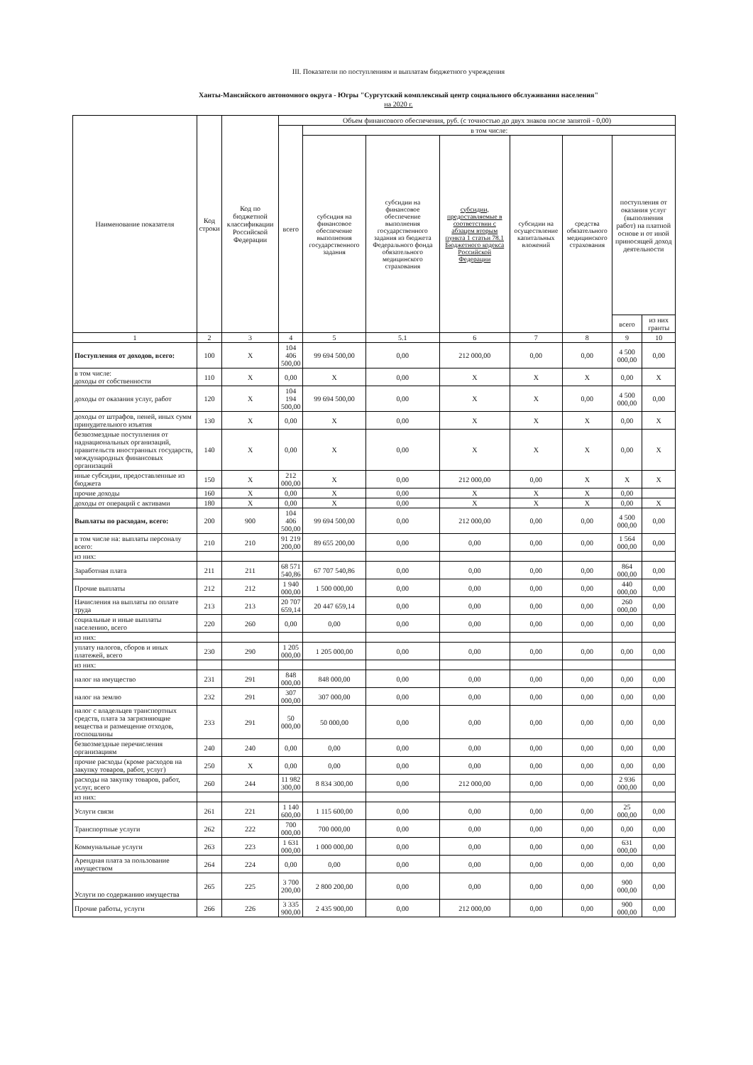III. Показатели по поступлениям и выплатам бюджетного учреждения
Ханты-Мансийского автономного округа - Югры "Сургутский комплексный центр социального обслуживания населения"
на 2020 г.
| Наименование показателя | Код строки | Код по бюджетной классификации Российской Федерации | Объем финансового обеспечения, руб. (с точностью до двух знаков после запятой - 0,00) | | | | | | | |
| --- | --- | --- | --- | --- | --- | --- | --- | --- | --- | --- |
| | | | всего | в том числе: | | | | | | |
| | | | | субсидия на финансовое обеспечение выполнения государственного задания | субсидии на финансовое обеспечение выполнения государственного задания из бюджета Федерального фонда обязательного медицинского страхования | субсидии, предоставляемые в соответствии с абзацем вторым пункта 1 статьи 78.1 Бюджетного кодекса Российской Федерации | субсидии на осуществление капитальных вложений | средства обязательного медицинского страхования | поступления от оказания услуг (выполнения работ) на платной основе и от иной приносящей доход деятельности | |
| | | | | | | | | | всего | из них гранты |
| 1 | 2 | 3 | 4 | 5 | 5.1 | 6 | 7 | 8 | 9 | 10 |
| Поступления от доходов, всего: | 100 | X | 104 406 500,00 | 99 694 500,00 | 0,00 | 212 000,00 | 0,00 | 0,00 | 4 500 000,00 | 0,00 |
| в том числе: доходы от собственности | 110 | X | 0,00 | X | 0,00 | X | X | X | 0,00 | X |
| доходы от оказания услуг, работ | 120 | X | 104 194 500,00 | 99 694 500,00 | 0,00 | X | X | 0,00 | 4 500 000,00 | 0,00 |
| доходы от штрафов, пеней, иных сумм принудительного изъятия | 130 | X | 0,00 | X | 0,00 | X | X | X | 0,00 | X |
| безвозмездные поступления от наднациональных организаций, правительств иностранных государств, международных финансовых организаций | 140 | X | 0,00 | X | 0,00 | X | X | X | 0,00 | X |
| иные субсидии, предоставленные из бюджета | 150 | X | 212 000,00 | X | 0,00 | 212 000,00 | 0,00 | X | X | X |
| прочие доходы | 160 | X | 0,00 | X | 0,00 | X | X | X | 0,00 | |
| доходы от операций с активами | 180 | X | 0,00 | X | 0,00 | X | X | X | 0,00 | X |
| Выплаты по расходам, всего: | 200 | 900 | 104 406 500,00 | 99 694 500,00 | 0,00 | 212 000,00 | 0,00 | 0,00 | 4 500 000,00 | 0,00 |
| в том числе на: выплаты персоналу всего: | 210 | 210 | 91 219 200,00 | 89 655 200,00 | 0,00 | 0,00 | 0,00 | 0,00 | 1 564 000,00 | 0,00 |
| из них: | | | | | | | | | | |
| Заработная плата | 211 | 211 | 68 571 540,86 | 67 707 540,86 | 0,00 | 0,00 | 0,00 | 0,00 | 864 000,00 | 0,00 |
| Прочие выплаты | 212 | 212 | 1 940 000,00 | 1 500 000,00 | 0,00 | 0,00 | 0,00 | 0,00 | 440 000,00 | 0,00 |
| Начисления на выплаты по оплате труда | 213 | 213 | 20 707 659,14 | 20 447 659,14 | 0,00 | 0,00 | 0,00 | 0,00 | 260 000,00 | 0,00 |
| социальные и иные выплаты населению, всего | 220 | 260 | 0,00 | 0,00 | 0,00 | 0,00 | 0,00 | 0,00 | 0,00 | 0,00 |
| из них: | | | | | | | | | | |
| уплату налогов, сборов и иных платежей, всего | 230 | 290 | 1 205 000,00 | 1 205 000,00 | 0,00 | 0,00 | 0,00 | 0,00 | 0,00 | 0,00 |
| из них: | | | | | | | | | | |
| налог на имущество | 231 | 291 | 848 000,00 | 848 000,00 | 0,00 | 0,00 | 0,00 | 0,00 | 0,00 | 0,00 |
| налог на землю | 232 | 291 | 307 000,00 | 307 000,00 | 0,00 | 0,00 | 0,00 | 0,00 | 0,00 | 0,00 |
| налог с владельцев транспортных средств, плата за загрязняющие вещества и размещение отходов, госпошлины | 233 | 291 | 50 000,00 | 50 000,00 | 0,00 | 0,00 | 0,00 | 0,00 | 0,00 | 0,00 |
| безвозмездные перечисления организациям | 240 | 240 | 0,00 | 0,00 | 0,00 | 0,00 | 0,00 | 0,00 | 0,00 | 0,00 |
| прочие расходы (кроме расходов на закупку товаров, работ, услуг) | 250 | X | 0,00 | 0,00 | 0,00 | 0,00 | 0,00 | 0,00 | 0,00 | 0,00 |
| расходы на закупку товаров, работ, услуг, всего | 260 | 244 | 11 982 300,00 | 8 834 300,00 | 0,00 | 212 000,00 | 0,00 | 0,00 | 2 936 000,00 | 0,00 |
| из них: | | | | | | | | | | |
| Услуги связи | 261 | 221 | 1 140 600,00 | 1 115 600,00 | 0,00 | 0,00 | 0,00 | 0,00 | 25 000,00 | 0,00 |
| Транспортные услуги | 262 | 222 | 700 000,00 | 700 000,00 | 0,00 | 0,00 | 0,00 | 0,00 | 0,00 | 0,00 |
| Коммунальные услуги | 263 | 223 | 1 631 000,00 | 1 000 000,00 | 0,00 | 0,00 | 0,00 | 0,00 | 631 000,00 | 0,00 |
| Арендная плата за пользование имуществом | 264 | 224 | 0,00 | 0,00 | 0,00 | 0,00 | 0,00 | 0,00 | 0,00 | 0,00 |
| Услуги по содержанию имущества | 265 | 225 | 3 700 200,00 | 2 800 200,00 | 0,00 | 0,00 | 0,00 | 0,00 | 900 000,00 | 0,00 |
| Прочие работы, услуги | 266 | 226 | 3 335 900,00 | 2 435 900,00 | 0,00 | 212 000,00 | 0,00 | 0,00 | 900 000,00 | 0,00 |